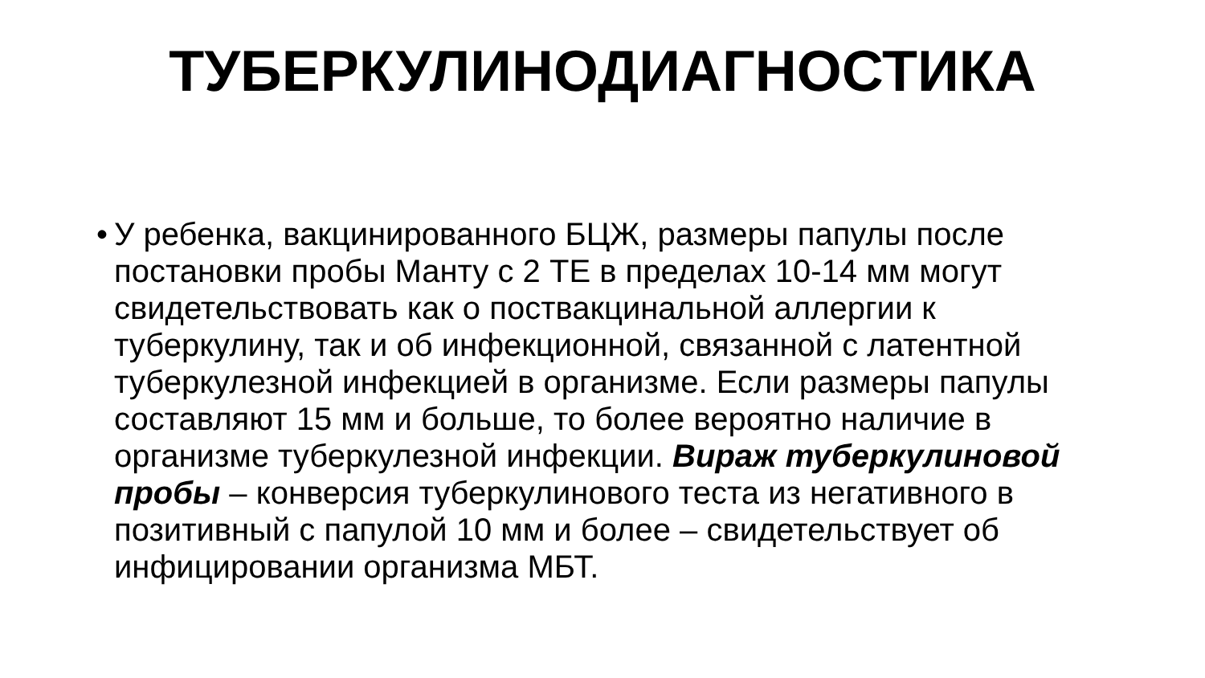ТУБЕРКУЛИНОДИАГНОСТИКА
•
У ребенка, вакцинированного БЦЖ, размеры папулы после постановки пробы Манту с 2 ТЕ в пределах 10-14 мм могут свидетельствовать как о поствакцинальной аллергии к туберкулину, так и об инфекционной, связанной с латентной туберкулезной инфекцией в организме. Если размеры папулы составляют 15 мм и больше, то более вероятно наличие в организме туберкулезной инфекции. Вираж туберкулиновой пробы – конверсия туберкулинового теста из негативного в позитивный с папулой 10 мм и более – свидетельствует об инфицировании организма МБТ.